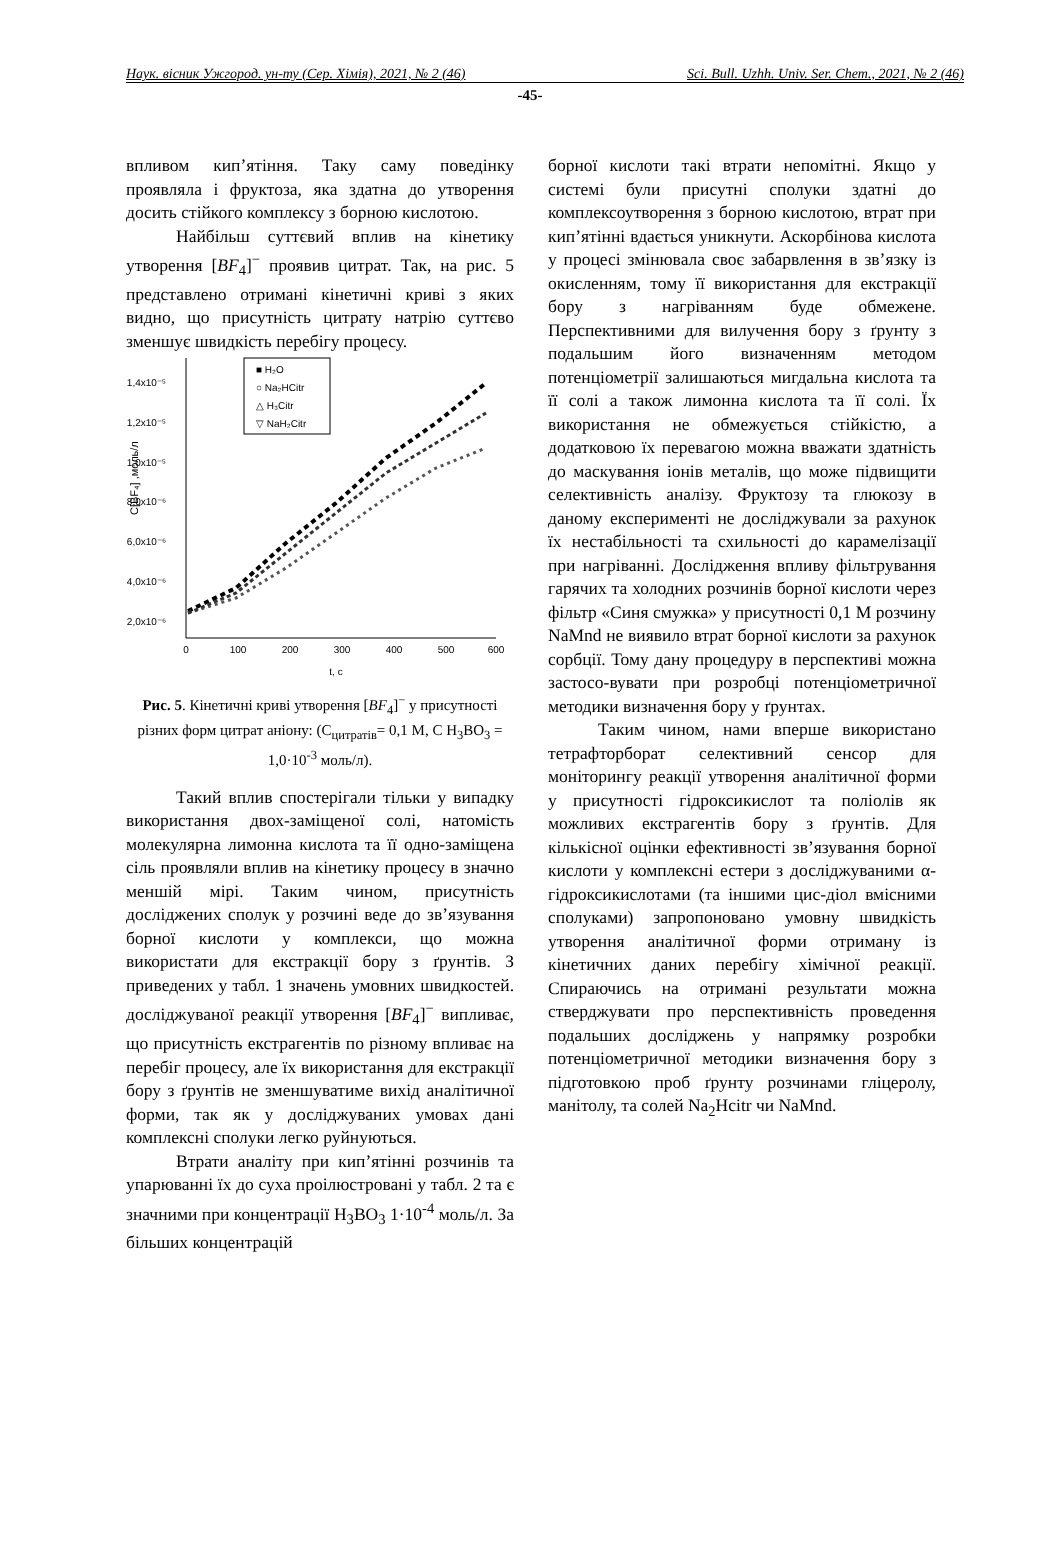Наук. вісник Ужгород. ун-ту (Сер. Хімія), 2021, № 2 (46) Sci. Bull. Uzhh. Univ. Ser. Chem., 2021, № 2 (46)
-45-
впливом кип’ятіння. Таку саму поведінку проявляла і фруктоза, яка здатна до утворення досить стійкого комплексу з борною кислотою.
Найбільш суттєвий вплив на кінетику утворення [BF<sub>4</sub>]<sup>−</sup> проявив цитрат. Так, на рис. 5 представлено отримані кінетичні криві з яких видно, що присутність цитрату натрію суттєво зменшує швидкість перебігу процесу.
1,4x10⁻⁵
1,2x10⁻⁵
1,0x10⁻⁵
8,0x10⁻⁶
6,0x10⁻⁶
4,0x10⁻⁶
2,0x10⁻⁶
0
100
200
300
400
500
600
t, c
C[BF₄] ,моль/л
■ H₂O
○ Na₂HCitr
△ H₃Citr
▽ NaH₂Citr
Рис. 5. Кінетичні криві утворення [BF<sub>4</sub>]<sup>−</sup> у присутності різних форм цитрат аніону: (C<sub>цитратів</sub>= 0,1 М, С H<sub>3</sub>BO<sub>3</sub> = 1,0·10<sup>-3</sup> моль/л).
Такий вплив спостерігали тільки у випадку використання двох-заміщеної солі, натомість молекулярна лимонна кислота та її одно-заміщена сіль проявляли вплив на кінетику процесу в значно меншій мірі. Таким чином, присутність досліджених сполук у розчині веде до зв’язування борної кислоти у комплекси, що можна використати для екстракції бору з ґрунтів. З приведених у табл. 1 значень умовних швидкостей. досліджуваної реакції утворення [BF<sub>4</sub>]<sup>−</sup> випливає, що присутність екстрагентів по різному впливає на перебіг процесу, але їх використання для екстракції бору з ґрунтів не зменшуватиме вихід аналітичної форми, так як у досліджуваних умовах дані комплексні сполуки легко руйнуються.
Втрати аналіту при кип’ятінні розчинів та упарюванні їх до суха проілюстровані у табл. 2 та є значними при концентрації H<sub>3</sub>BO<sub>3</sub> 1·10<sup>-4</sup> моль/л. За більших концентрацій
борної кислоти такі втрати непомітні. Якщо у системі були присутні сполуки здатні до комплексоутворення з борною кислотою, втрат при кип’ятінні вдається уникнути. Аскорбінова кислота у процесі змінювала своє забарвлення в зв’язку із окисленням, тому її використання для екстракції бору з нагріванням буде обмежене. Перспективними для вилучення бору з ґрунту з подальшим його визначенням методом потенціометрії залишаються мигдальна кислота та її солі а також лимонна кислота та її солі. Їх використання не обмежується стійкістю, а додатковою їх перевагою можна вважати здатність до маскування іонів металів, що може підвищити селективність аналізу. Фруктозу та глюкозу в даному експерименті не досліджували за рахунок їх нестабільності та схильності до карамелізації при нагріванні. Дослідження впливу фільтрування гарячих та холодних розчинів борної кислоти через фільтр «Синя смужка» у присутності 0,1 М розчину NaMnd не виявило втрат борної кислоти за рахунок сорбції. Тому дану процедуру в перспективі можна застосо-вувати при розробці потенціометричної методики визначення бору у ґрунтах.
Таким чином, нами вперше використано тетрафторборат селективний сенсор для моніторингу реакції утворення аналітичної форми у присутності гідроксикислот та поліолів як можливих екстрагентів бору з ґрунтів. Для кількісної оцінки ефективності зв’язування борної кислоти у комплексні естери з досліджуваними α-гідроксикислотами (та іншими цис-діол вмісними сполуками) запропоновано умовну швидкість утворення аналітичної форми отриману із кінетичних даних перебігу хімічної реакції. Спираючись на отримані результати можна стверджувати про перспективність проведення подальших досліджень у напрямку розробки потенціометричної методики визначення бору з підготовкою проб ґрунту розчинами гліцеролу, манітолу, та солей Na<sub>2</sub>Hcitr чи NaMnd.